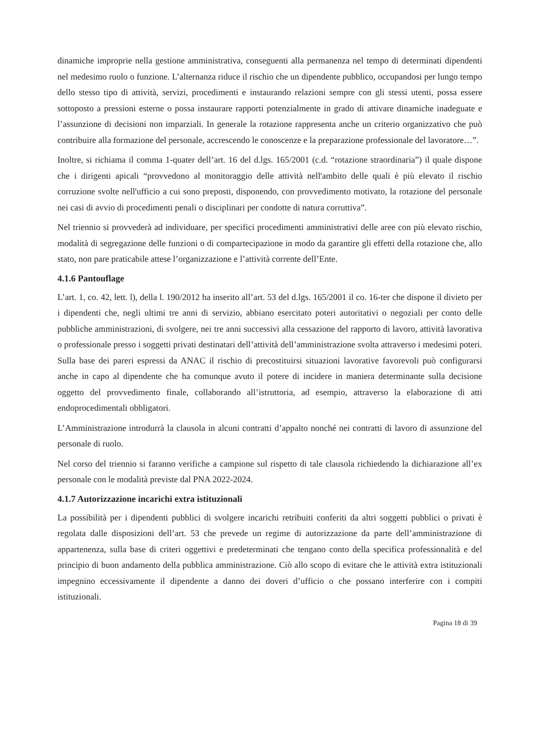dinamiche improprie nella gestione amministrativa, conseguenti alla permanenza nel tempo di determinati dipendenti nel medesimo ruolo o funzione. L’alternanza riduce il rischio che un dipendente pubblico, occupandosi per lungo tempo dello stesso tipo di attività, servizi, procedimenti e instaurando relazioni sempre con gli stessi utenti, possa essere sottoposto a pressioni esterne o possa instaurare rapporti potenzialmente in grado di attivare dinamiche inadeguate e l’assunzione di decisioni non imparziali. In generale la rotazione rappresenta anche un criterio organizzativo che può contribuire alla formazione del personale, accrescendo le conoscenze e la preparazione professionale del lavoratore…”.
Inoltre, si richiama il comma 1-quater dell’art. 16 del d.lgs. 165/2001 (c.d. “rotazione straordinaria”) il quale dispone che i dirigenti apicali “provvedono al monitoraggio delle attività nell'ambito delle quali è più elevato il rischio corruzione svolte nell'ufficio a cui sono preposti, disponendo, con provvedimento motivato, la rotazione del personale nei casi di avvio di procedimenti penali o disciplinari per condotte di natura corruttiva”.
Nel triennio si provvederà ad individuare, per specifici procedimenti amministrativi delle aree con più elevato rischio, modalità di segregazione delle funzioni o di compartecipazione in modo da garantire gli effetti della rotazione che, allo stato, non pare praticabile attese l’organizzazione e l’attività corrente dell’Ente.
4.1.6 Pantouflage
L’art. 1, co. 42, lett. l), della l. 190/2012 ha inserito all’art. 53 del d.lgs. 165/2001 il co. 16-ter che dispone il divieto per i dipendenti che, negli ultimi tre anni di servizio, abbiano esercitato poteri autoritativi o negoziali per conto delle pubbliche amministrazioni, di svolgere, nei tre anni successivi alla cessazione del rapporto di lavoro, attività lavorativa o professionale presso i soggetti privati destinatari dell’attività dell’amministrazione svolta attraverso i medesimi poteri. Sulla base dei pareri espressi da ANAC il rischio di precostituirsi situazioni lavorative favorevoli può configurarsi anche in capo al dipendente che ha comunque avuto il potere di incidere in maniera determinante sulla decisione oggetto del provvedimento finale, collaborando all’istruttoria, ad esempio, attraverso la elaborazione di atti endoprocedimentali obbligatori.
L’Amministrazione introdurrà la clausola in alcuni contratti d’appalto nonché nei contratti di lavoro di assunzione del personale di ruolo.
Nel corso del triennio si faranno verifiche a campione sul rispetto di tale clausola richiedendo la dichiarazione all’ex personale con le modalità previste dal PNA 2022-2024.
4.1.7 Autorizzazione incarichi extra istituzionali
La possibilità per i dipendenti pubblici di svolgere incarichi retribuiti conferiti da altri soggetti pubblici o privati è regolata dalle disposizioni dell’art. 53 che prevede un regime di autorizzazione da parte dell’amministrazione di appartenenza, sulla base di criteri oggettivi e predeterminati che tengano conto della specifica professionalità e del principio di buon andamento della pubblica amministrazione. Ciò allo scopo di evitare che le attività extra istituzionali impegnino eccessivamente il dipendente a danno dei doveri d’ufficio o che possano interferire con i compiti istituzionali.
Pagina 18 di 39